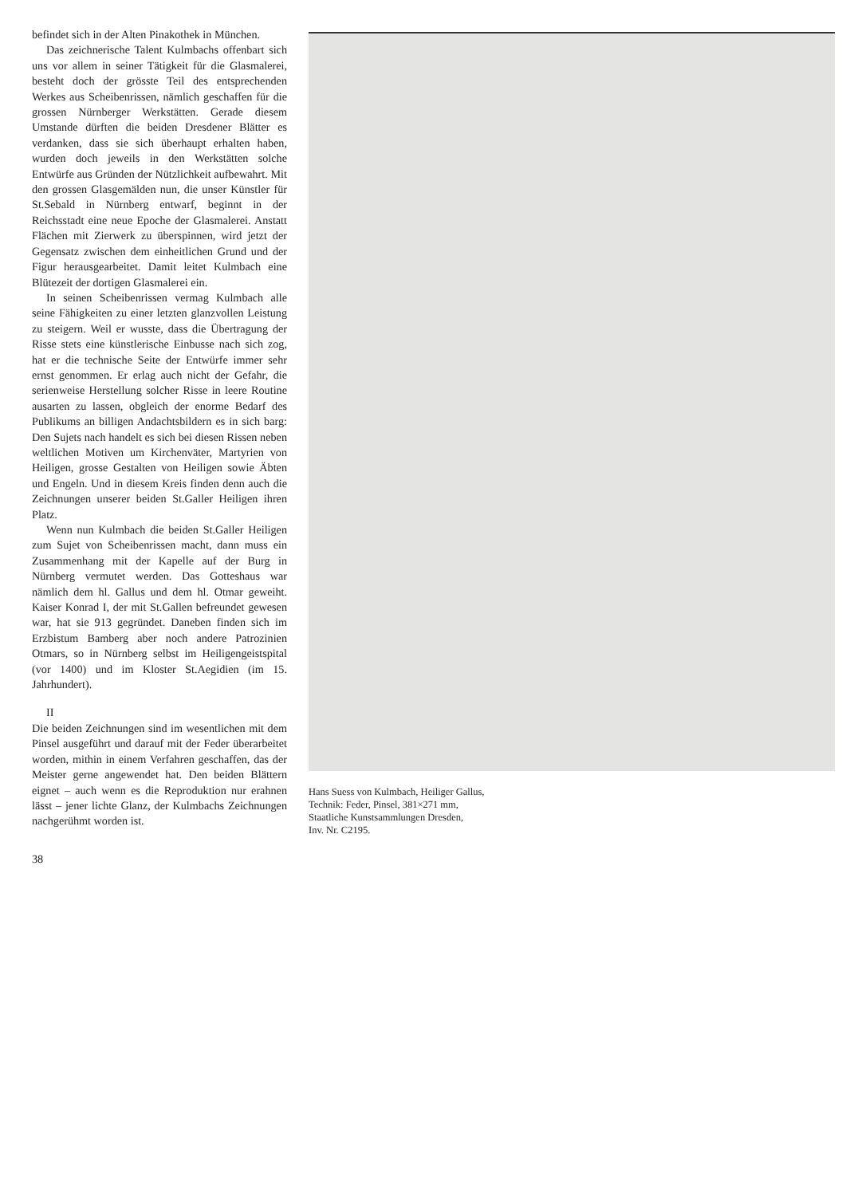befindet sich in der Alten Pinakothek in München.
Das zeichnerische Talent Kulmbachs offenbart sich uns vor allem in seiner Tätigkeit für die Glasmalerei, besteht doch der grösste Teil des entsprechenden Werkes aus Scheibenrissen, nämlich geschaffen für die grossen Nürnberger Werkstätten. Gerade diesem Umstande dürften die beiden Dresdener Blätter es verdanken, dass sie sich überhaupt erhalten haben, wurden doch jeweils in den Werkstätten solche Entwürfe aus Gründen der Nützlichkeit aufbewahrt. Mit den grossen Glasgemälden nun, die unser Künstler für St.Sebald in Nürnberg entwarf, beginnt in der Reichsstadt eine neue Epoche der Glasmalerei. Anstatt Flächen mit Zierwerk zu überspinnen, wird jetzt der Gegensatz zwischen dem einheitlichen Grund und der Figur herausgearbeitet. Damit leitet Kulmbach eine Blütezeit der dortigen Glasmalerei ein.
In seinen Scheibenrissen vermag Kulmbach alle seine Fähigkeiten zu einer letzten glanzvollen Leistung zu steigern. Weil er wusste, dass die Übertragung der Risse stets eine künstlerische Einbusse nach sich zog, hat er die technische Seite der Entwürfe immer sehr ernst genommen. Er erlag auch nicht der Gefahr, die serienweise Herstellung solcher Risse in leere Routine ausarten zu lassen, obgleich der enorme Bedarf des Publikums an billigen Andachtsbildern es in sich barg: Den Sujets nach handelt es sich bei diesen Rissen neben weltlichen Motiven um Kirchenväter, Martyrien von Heiligen, grosse Gestalten von Heiligen sowie Äbten und Engeln. Und in diesem Kreis finden denn auch die Zeichnungen unserer beiden St.Galler Heiligen ihren Platz.
Wenn nun Kulmbach die beiden St.Galler Heiligen zum Sujet von Scheibenrissen macht, dann muss ein Zusammenhang mit der Kapelle auf der Burg in Nürnberg vermutet werden. Das Gotteshaus war nämlich dem hl. Gallus und dem hl. Otmar geweiht. Kaiser Konrad I, der mit St.Gallen befreundet gewesen war, hat sie 913 gegründet. Daneben finden sich im Erzbistum Bamberg aber noch andere Patrozinien Otmars, so in Nürnberg selbst im Heiligengeistspital (vor 1400) und im Kloster St.Aegidien (im 15. Jahrhundert).
II
Die beiden Zeichnungen sind im wesentlichen mit dem Pinsel ausgeführt und darauf mit der Feder überarbeitet worden, mithin in einem Verfahren geschaffen, das der Meister gerne angewendet hat. Den beiden Blättern eignet – auch wenn es die Reproduktion nur erahnen lässt – jener lichte Glanz, der Kulmbachs Zeichnungen nachgerühmt worden ist.
38
Hans Suess von Kulmbach, Heiliger Gallus,
Technik: Feder, Pinsel, 381×271 mm,
Staatliche Kunstsammlungen Dresden,
Inv. Nr. C2195.